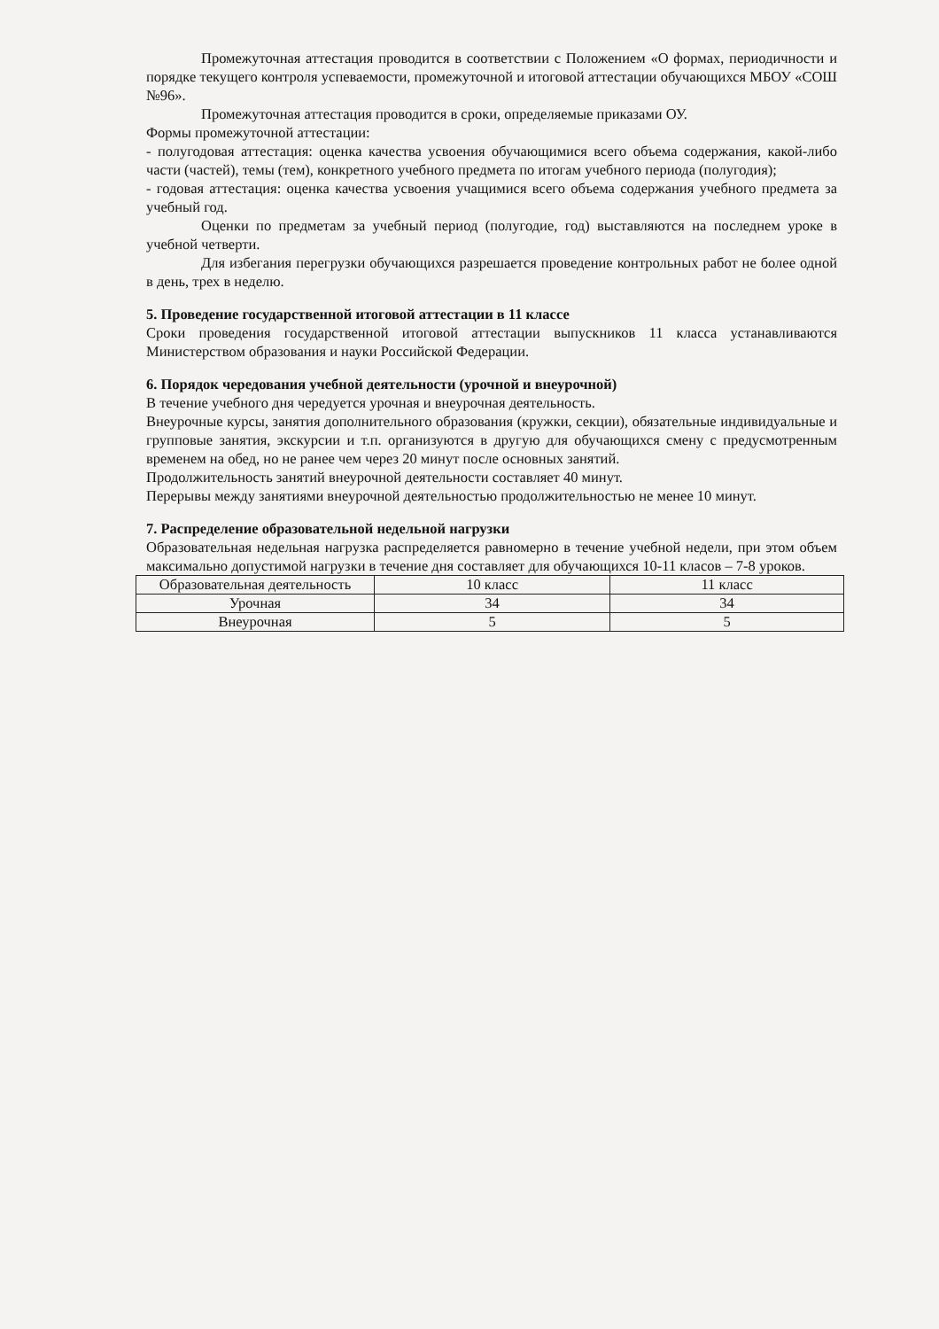Промежуточная аттестация проводится в соответствии с Положением «О формах, периодичности и порядке текущего контроля успеваемости, промежуточной и итоговой аттестации обучающихся МБОУ «СОШ №96».
Промежуточная аттестация проводится в сроки, определяемые приказами ОУ.
Формы промежуточной аттестации:
- полугодовая аттестация: оценка качества усвоения обучающимися всего объема содержания, какой-либо части (частей), темы (тем), конкретного учебного предмета по итогам учебного периода (полугодия);
- годовая аттестация: оценка качества усвоения учащимися всего объема содержания учебного предмета за учебный год.
Оценки по предметам за учебный период (полугодие, год) выставляются на последнем уроке в учебной четверти.
Для избегания перегрузки обучающихся разрешается проведение контрольных работ не более одной в день, трех в неделю.
5. Проведение государственной итоговой аттестации в 11 классе
Сроки проведения государственной итоговой аттестации выпускников 11 класса устанавливаются Министерством образования и науки Российской Федерации.
6. Порядок чередования учебной деятельности (урочной и внеурочной)
В течение учебного дня чередуется урочная и внеурочная деятельность.
Внеурочные курсы, занятия дополнительного образования (кружки, секции), обязательные индивидуальные и групповые занятия, экскурсии и т.п. организуются в другую для обучающихся смену с предусмотренным временем на обед, но не ранее чем через 20 минут после основных занятий.
Продолжительность занятий внеурочной деятельности составляет 40 минут.
Перерывы между занятиями внеурочной деятельностью продолжительностью не менее 10 минут.
7. Распределение образовательной недельной нагрузки
Образовательная недельная нагрузка распределяется равномерно в течение учебной недели, при этом объем максимально допустимой нагрузки в течение дня составляет для обучающихся 10-11 класов – 7-8 уроков.
| Образовательная деятельность | 10 класс | 11 класс |
| Урочная | 34 | 34 |
| Внеурочная | 5 | 5 |